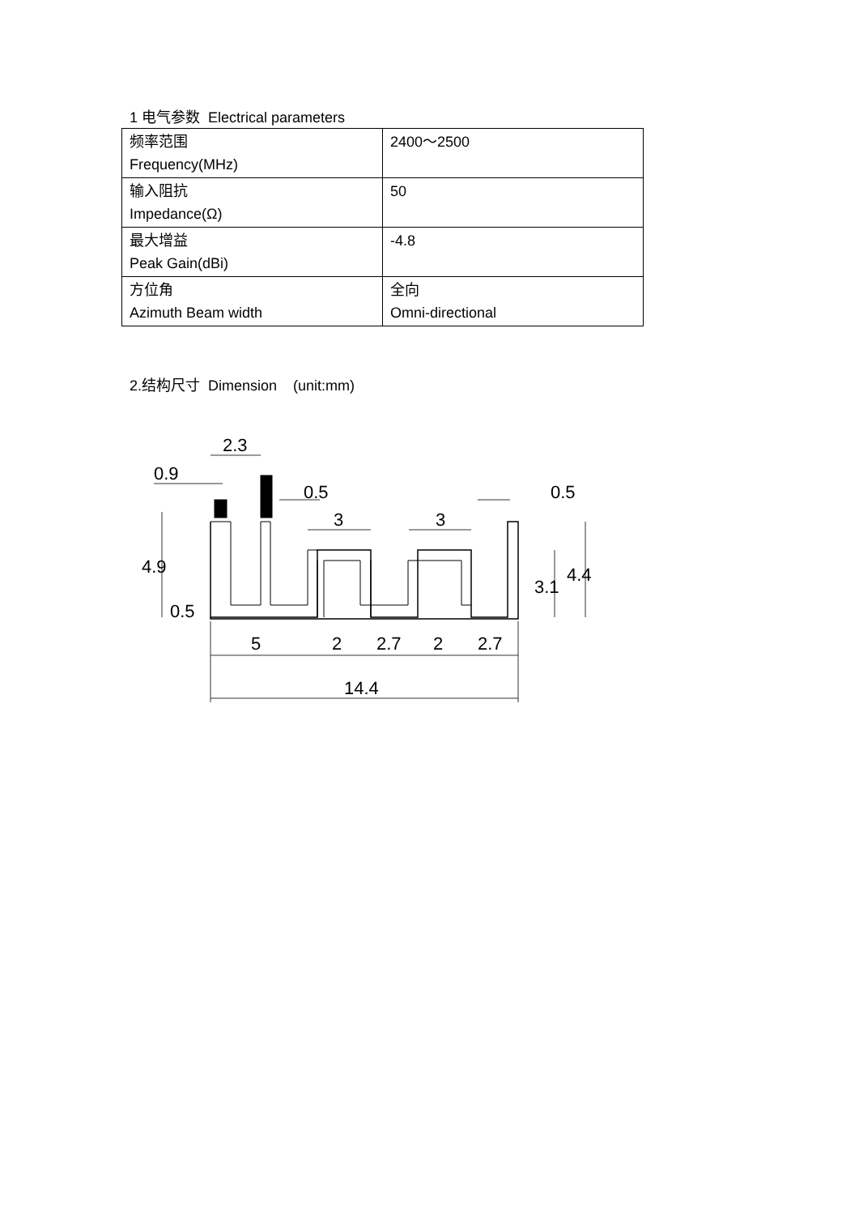1 电气参数 Electrical parameters
| 频率范围 Frequency(MHz) | 2400～2500 |
| 输入阻抗 Impedance(Ω) | 50 |
| 最大增益 Peak Gain(dBi) | -4.8 |
| 方位角 Azimuth Beam width | 全向 Omni-directional |
2.结构尺寸 Dimension (unit:mm)
2.3
0.9
0.5
0.5
3
3
5
2
2.7
2
2.7
14.4
4.9
0.5
3.1
4.4